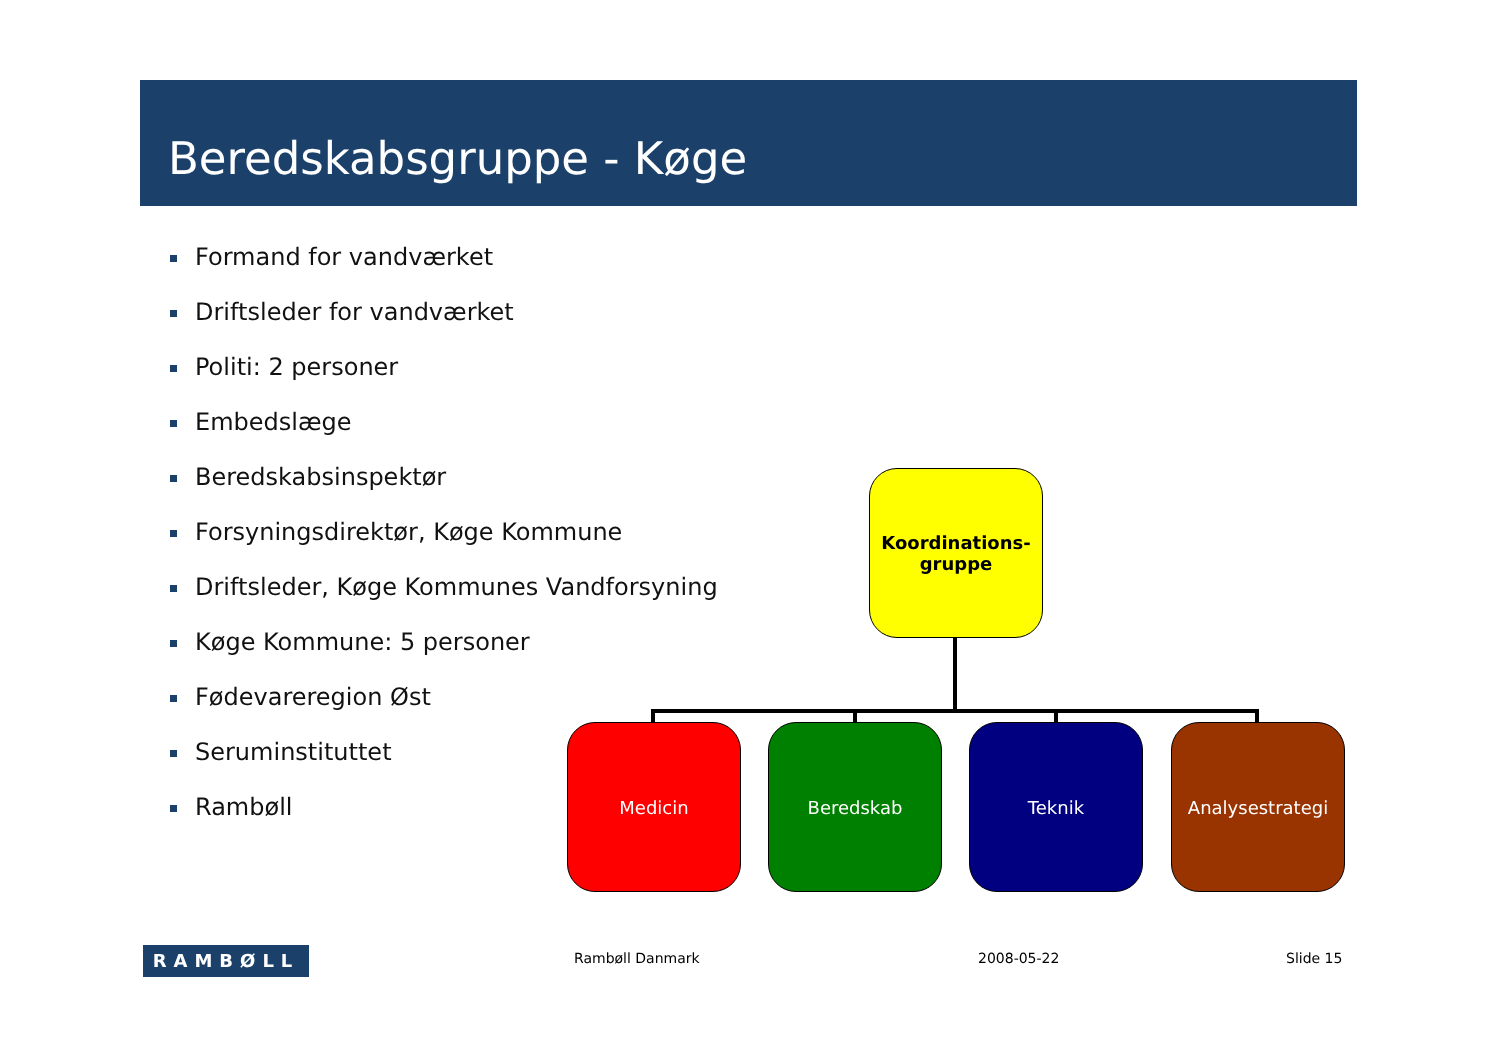Beredskabsgruppe - Køge
Formand for vandværket
Driftsleder for vandværket
Politi: 2 personer
Embedslæge
Beredskabsinspektør
Forsyningsdirektør, Køge Kommune
Driftsleder, Køge Kommunes Vandforsyning
Køge Kommune: 5 personer
Fødevareregion Øst
Seruminstituttet
Rambøll
Koordinations-
gruppe
Medicin Beredskab Teknik Analysestrategi
RAMBØLL Rambøll Danmark 2008-05-22 Slide 15